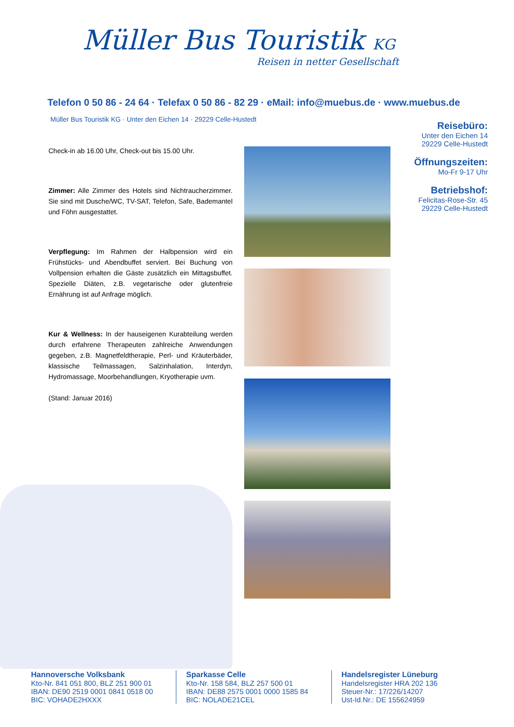Müller Bus Touristik KG
Reisen in netter Gesellschaft
Telefon 0 50 86 - 24 64 · Telefax 0 50 86 - 82 29 · eMail: info@muebus.de · www.muebus.de
Müller Bus Touristik KG · Unter den Eichen 14 · 29229 Celle-Hustedt
Reisebüro:
Unter den Eichen 14
29229 Celle-Hustedt
Öffnungszeiten:
Mo-Fr 9-17 Uhr
Betriebshof:
Felicitas-Rose-Str. 45
29229 Celle-Hustedt
Check-in ab 16.00 Uhr, Check-out bis 15.00 Uhr.
Zimmer: Alle Zimmer des Hotels sind Nichtraucherzimmer. Sie sind mit Dusche/WC, TV-SAT, Telefon, Safe, Bademantel und Föhn ausgestattet.
Verpflegung: Im Rahmen der Halbpension wird ein Frühstücks- und Abendbuffet serviert. Bei Buchung von Vollpension erhalten die Gäste zusätzlich ein Mittagsbuffet. Spezielle Diäten, z.B. vegetarische oder glutenfreie Ernährung ist auf Anfrage möglich.
Kur & Wellness: In der hauseigenen Kurabteilung werden durch erfahrene Therapeuten zahlreiche Anwendungen gegeben, z.B. Magnetfeldtherapie, Perl- und Kräuterbäder, klassische Teilmassagen, Salzinhalation, Interdyn, Hydromassage, Moorbehandlungen, Kryotherapie uvm.
(Stand: Januar 2016)
Hannoversche Volksbank
Kto-Nr. 841 051 800, BLZ 251 900 01
IBAN: DE90 2519 0001 0841 0518 00
BIC: VOHADE2HXXX
Sparkasse Celle
Kto-Nr. 158 584, BLZ 257 500 01
IBAN: DE88 2575 0001 0000 1585 84
BIC: NOLADE21CEL
Handelsregister Lüneburg
Handelsregister HRA 202 136
Steuer-Nr.: 17/226/14207
Ust-Id.Nr.: DE 155624959